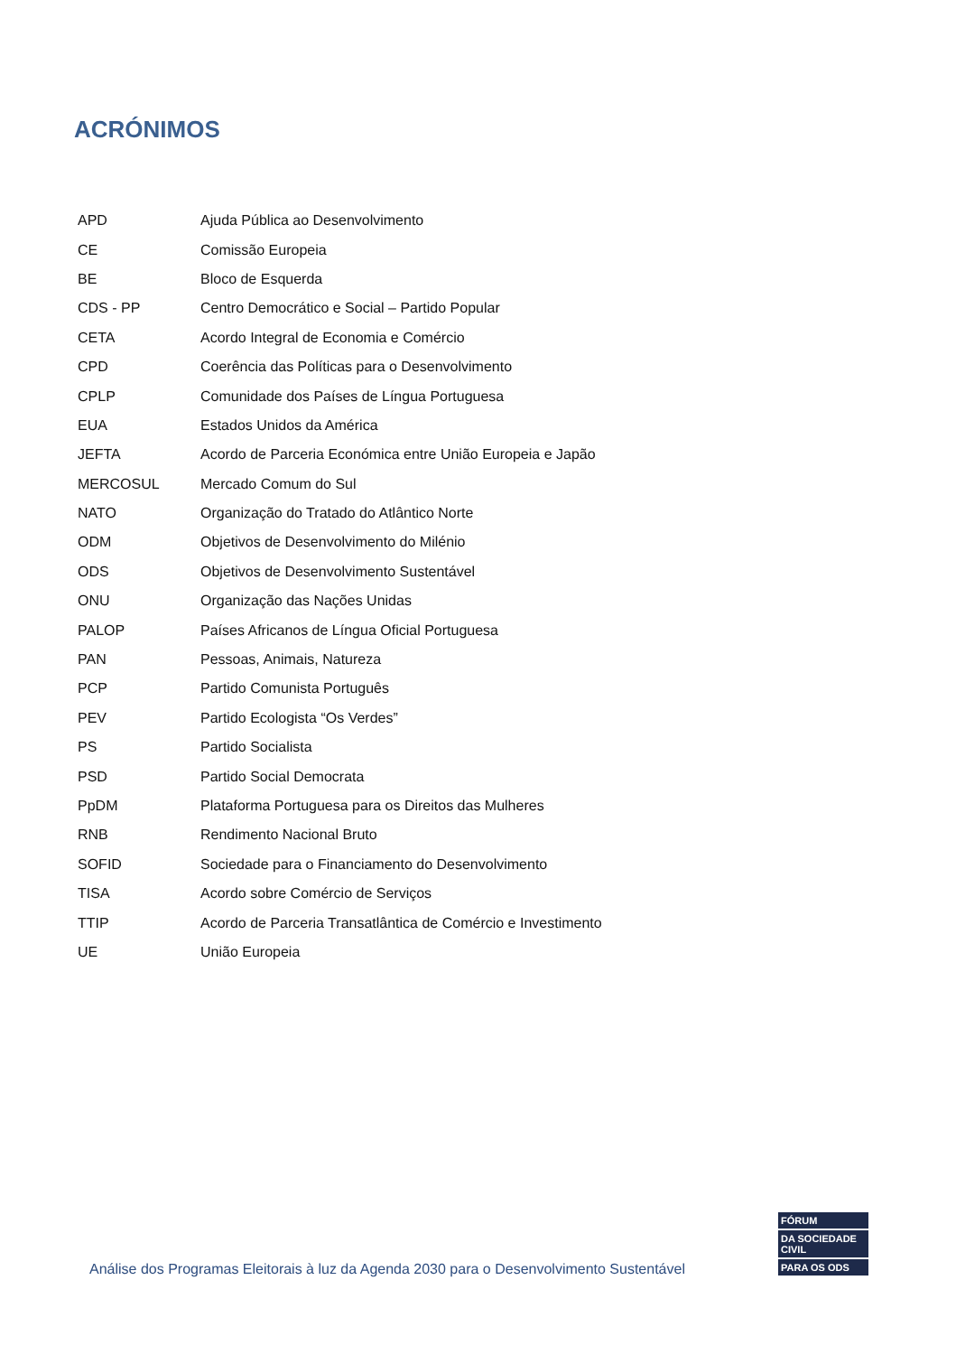ACRÓNIMOS
| APD | Ajuda Pública ao Desenvolvimento |
| CE | Comissão Europeia |
| BE | Bloco de Esquerda |
| CDS - PP | Centro Democrático e Social – Partido Popular |
| CETA | Acordo Integral de Economia e Comércio |
| CPD | Coerência das Políticas para o Desenvolvimento |
| CPLP | Comunidade dos Países de Língua Portuguesa |
| EUA | Estados Unidos da América |
| JEFTA | Acordo de Parceria Económica entre União Europeia e Japão |
| MERCOSUL | Mercado Comum do Sul |
| NATO | Organização do Tratado do Atlântico Norte |
| ODM | Objetivos de Desenvolvimento do Milénio |
| ODS | Objetivos de Desenvolvimento Sustentável |
| ONU | Organização das Nações Unidas |
| PALOP | Países Africanos de Língua Oficial Portuguesa |
| PAN | Pessoas, Animais, Natureza |
| PCP | Partido Comunista Português |
| PEV | Partido Ecologista “Os Verdes” |
| PS | Partido Socialista |
| PSD | Partido Social Democrata |
| PpDM | Plataforma Portuguesa para os Direitos das Mulheres |
| RNB | Rendimento Nacional Bruto |
| SOFID | Sociedade para o Financiamento do Desenvolvimento |
| TISA | Acordo sobre Comércio de Serviços |
| TTIP | Acordo de Parceria Transatlântica de Comércio e Investimento |
| UE | União Europeia |
Análise dos Programas Eleitorais à luz da Agenda 2030 para o Desenvolvimento Sustentável
FÓRUM
DA SOCIEDADE CIVIL
PARA OS ODS